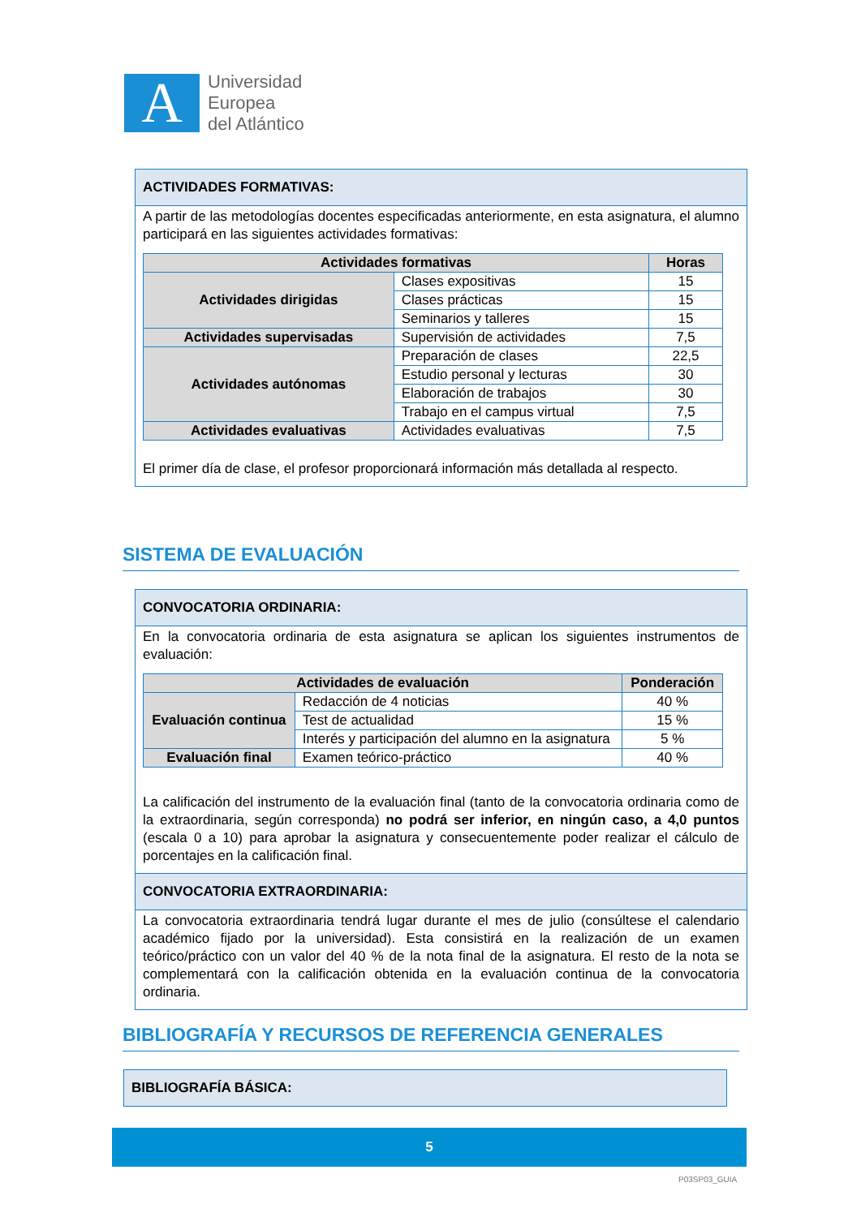A
Universidad
Europea
del Atlántico
ACTIVIDADES FORMATIVAS:
A partir de las metodologías docentes especificadas anteriormente, en esta asignatura, el alumno participará en las siguientes actividades formativas:
| Actividades formativas | | Horas |
| --- | --- | --- |
| Actividades dirigidas | Clases expositivas | 15 |
| | Clases prácticas | 15 |
| | Seminarios y talleres | 15 |
| Actividades supervisadas | Supervisión de actividades | 7,5 |
| Actividades autónomas | Preparación de clases | 22,5 |
| | Estudio personal y lecturas | 30 |
| | Elaboración de trabajos | 30 |
| | Trabajo en el campus virtual | 7,5 |
| Actividades evaluativas | Actividades evaluativas | 7,5 |
El primer día de clase, el profesor proporcionará información más detallada al respecto.
SISTEMA DE EVALUACIÓN
CONVOCATORIA ORDINARIA:
En la convocatoria ordinaria de esta asignatura se aplican los siguientes instrumentos de evaluación:
| Actividades de evaluación | | Ponderación |
| --- | --- | --- |
| Evaluación continua | Redacción de 4 noticias | 40 % |
| | Test de actualidad | 15 % |
| | Interés y participación del alumno en la asignatura | 5 % |
| Evaluación final | Examen teórico-práctico | 40 % |
La calificación del instrumento de la evaluación final (tanto de la convocatoria ordinaria como de la extraordinaria, según corresponda) no podrá ser inferior, en ningún caso, a 4,0 puntos (escala 0 a 10) para aprobar la asignatura y consecuentemente poder realizar el cálculo de porcentajes en la calificación final.
CONVOCATORIA EXTRAORDINARIA:
La convocatoria extraordinaria tendrá lugar durante el mes de julio (consúltese el calendario académico fijado por la universidad). Esta consistirá en la realización de un examen teórico/práctico con un valor del 40 % de la nota final de la asignatura. El resto de la nota se complementará con la calificación obtenida en la evaluación continua de la convocatoria ordinaria.
BIBLIOGRAFÍA Y RECURSOS DE REFERENCIA GENERALES
BIBLIOGRAFÍA BÁSICA:
5
P03SP03_GUIA